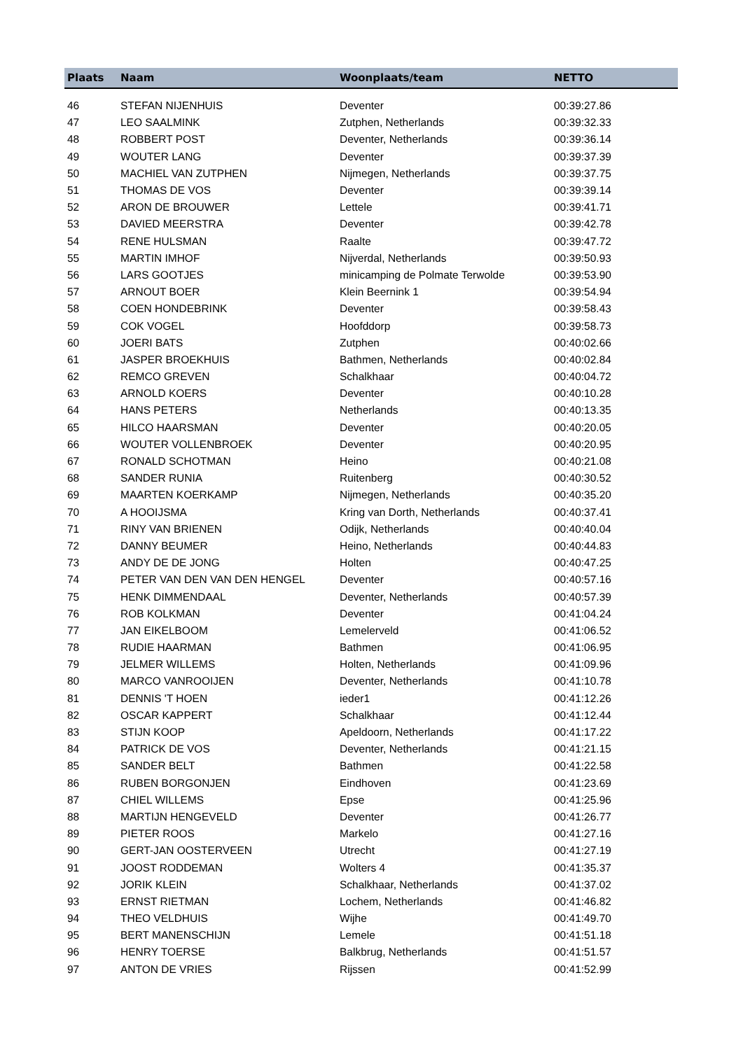| Plaats | Naam | Woonplaats/team | NETTO |
| --- | --- | --- | --- |
| 46 | STEFAN NIJENHUIS | Deventer | 00:39:27.86 |
| 47 | LEO SAALMINK | Zutphen, Netherlands | 00:39:32.33 |
| 48 | ROBBERT POST | Deventer, Netherlands | 00:39:36.14 |
| 49 | WOUTER LANG | Deventer | 00:39:37.39 |
| 50 | MACHIEL VAN ZUTPHEN | Nijmegen, Netherlands | 00:39:37.75 |
| 51 | THOMAS DE VOS | Deventer | 00:39:39.14 |
| 52 | ARON DE BROUWER | Lettele | 00:39:41.71 |
| 53 | DAVIED MEERSTRA | Deventer | 00:39:42.78 |
| 54 | RENE HULSMAN | Raalte | 00:39:47.72 |
| 55 | MARTIN IMHOF | Nijverdal, Netherlands | 00:39:50.93 |
| 56 | LARS GOOTJES | minicamping de Polmate Terwolde | 00:39:53.90 |
| 57 | ARNOUT BOER | Klein Beernink 1 | 00:39:54.94 |
| 58 | COEN HONDEBRINK | Deventer | 00:39:58.43 |
| 59 | COK VOGEL | Hoofddorp | 00:39:58.73 |
| 60 | JOERI BATS | Zutphen | 00:40:02.66 |
| 61 | JASPER BROEKHUIS | Bathmen, Netherlands | 00:40:02.84 |
| 62 | REMCO GREVEN | Schalkhaar | 00:40:04.72 |
| 63 | ARNOLD KOERS | Deventer | 00:40:10.28 |
| 64 | HANS PETERS | Netherlands | 00:40:13.35 |
| 65 | HILCO HAARSMAN | Deventer | 00:40:20.05 |
| 66 | WOUTER VOLLENBROEK | Deventer | 00:40:20.95 |
| 67 | RONALD SCHOTMAN | Heino | 00:40:21.08 |
| 68 | SANDER RUNIA | Ruitenberg | 00:40:30.52 |
| 69 | MAARTEN KOERKAMP | Nijmegen, Netherlands | 00:40:35.20 |
| 70 | A HOOIJSMA | Kring van Dorth, Netherlands | 00:40:37.41 |
| 71 | RINY VAN BRIENEN | Odijk, Netherlands | 00:40:40.04 |
| 72 | DANNY BEUMER | Heino, Netherlands | 00:40:44.83 |
| 73 | ANDY DE DE JONG | Holten | 00:40:47.25 |
| 74 | PETER VAN DEN VAN DEN HENGEL | Deventer | 00:40:57.16 |
| 75 | HENK DIMMENDAAL | Deventer, Netherlands | 00:40:57.39 |
| 76 | ROB KOLKMAN | Deventer | 00:41:04.24 |
| 77 | JAN EIKELBOOM | Lemelerveld | 00:41:06.52 |
| 78 | RUDIE HAARMAN | Bathmen | 00:41:06.95 |
| 79 | JELMER WILLEMS | Holten, Netherlands | 00:41:09.96 |
| 80 | MARCO VANROOIJEN | Deventer, Netherlands | 00:41:10.78 |
| 81 | DENNIS 'T HOEN | ieder1 | 00:41:12.26 |
| 82 | OSCAR KAPPERT | Schalkhaar | 00:41:12.44 |
| 83 | STIJN KOOP | Apeldoorn, Netherlands | 00:41:17.22 |
| 84 | PATRICK DE VOS | Deventer, Netherlands | 00:41:21.15 |
| 85 | SANDER BELT | Bathmen | 00:41:22.58 |
| 86 | RUBEN BORGONJEN | Eindhoven | 00:41:23.69 |
| 87 | CHIEL WILLEMS | Epse | 00:41:25.96 |
| 88 | MARTIJN HENGEVELD | Deventer | 00:41:26.77 |
| 89 | PIETER ROOS | Markelo | 00:41:27.16 |
| 90 | GERT-JAN OOSTERVEEN | Utrecht | 00:41:27.19 |
| 91 | JOOST RODDEMAN | Wolters 4 | 00:41:35.37 |
| 92 | JORIK KLEIN | Schalkhaar, Netherlands | 00:41:37.02 |
| 93 | ERNST RIETMAN | Lochem, Netherlands | 00:41:46.82 |
| 94 | THEO VELDHUIS | Wijhe | 00:41:49.70 |
| 95 | BERT MANENSCHIJN | Lemele | 00:41:51.18 |
| 96 | HENRY TOERSE | Balkbrug, Netherlands | 00:41:51.57 |
| 97 | ANTON DE VRIES | Rijssen | 00:41:52.99 |